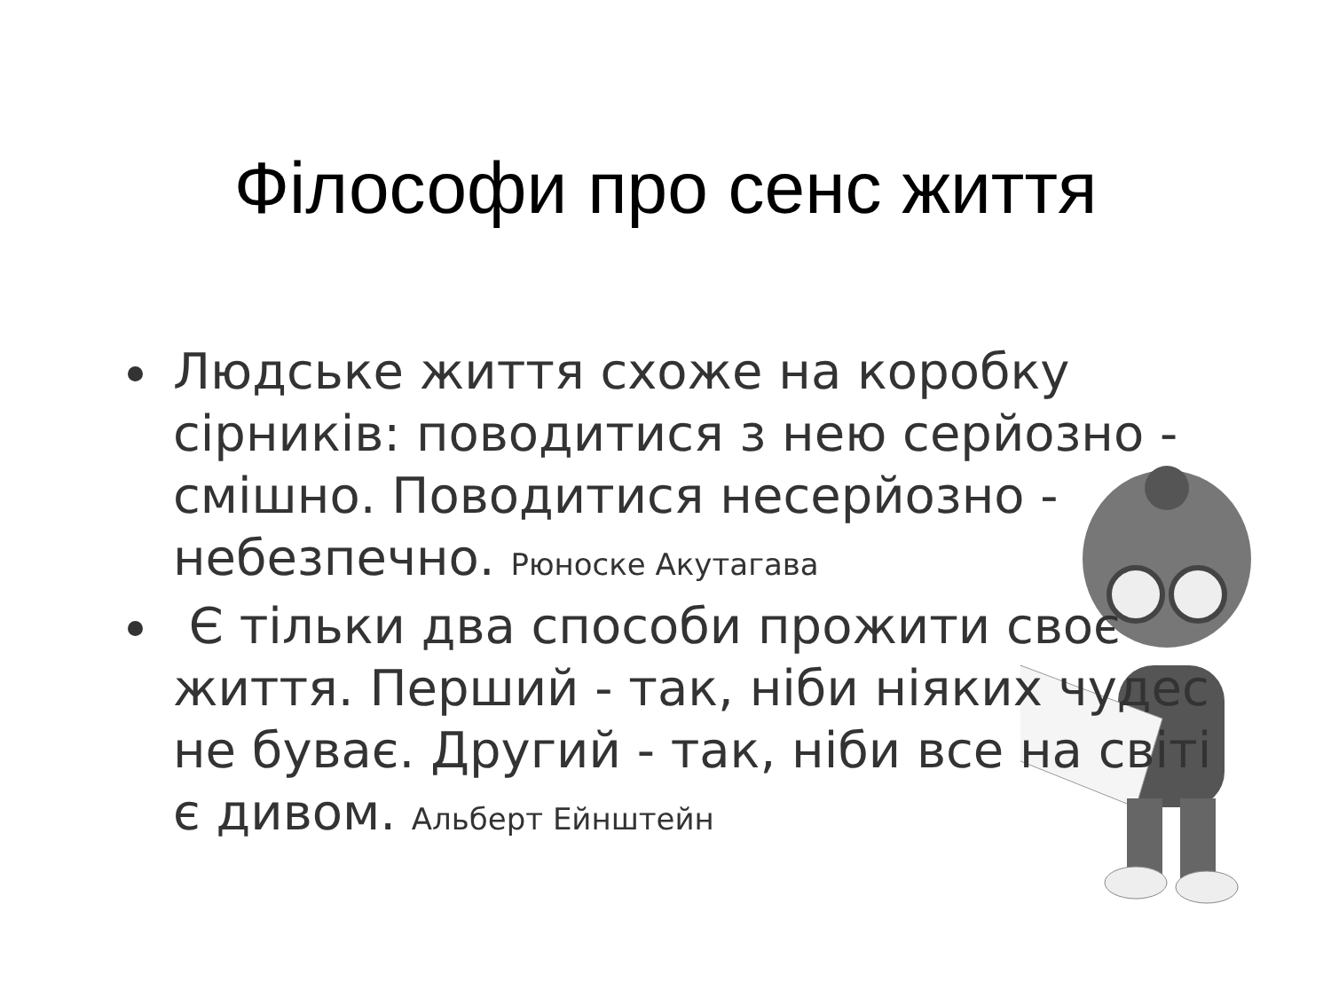Філософи про сенс життя
Людське життя схоже на коробку сірників: поводитися з нею серйозно - смішно. Поводитися несерйозно - небезпечно. Рюноске Акутагава
Є тільки два способи прожити своє життя. Перший - так, ніби ніяких чудес не буває. Другий - так, ніби все на світі є дивом. Альберт Ейнштейн